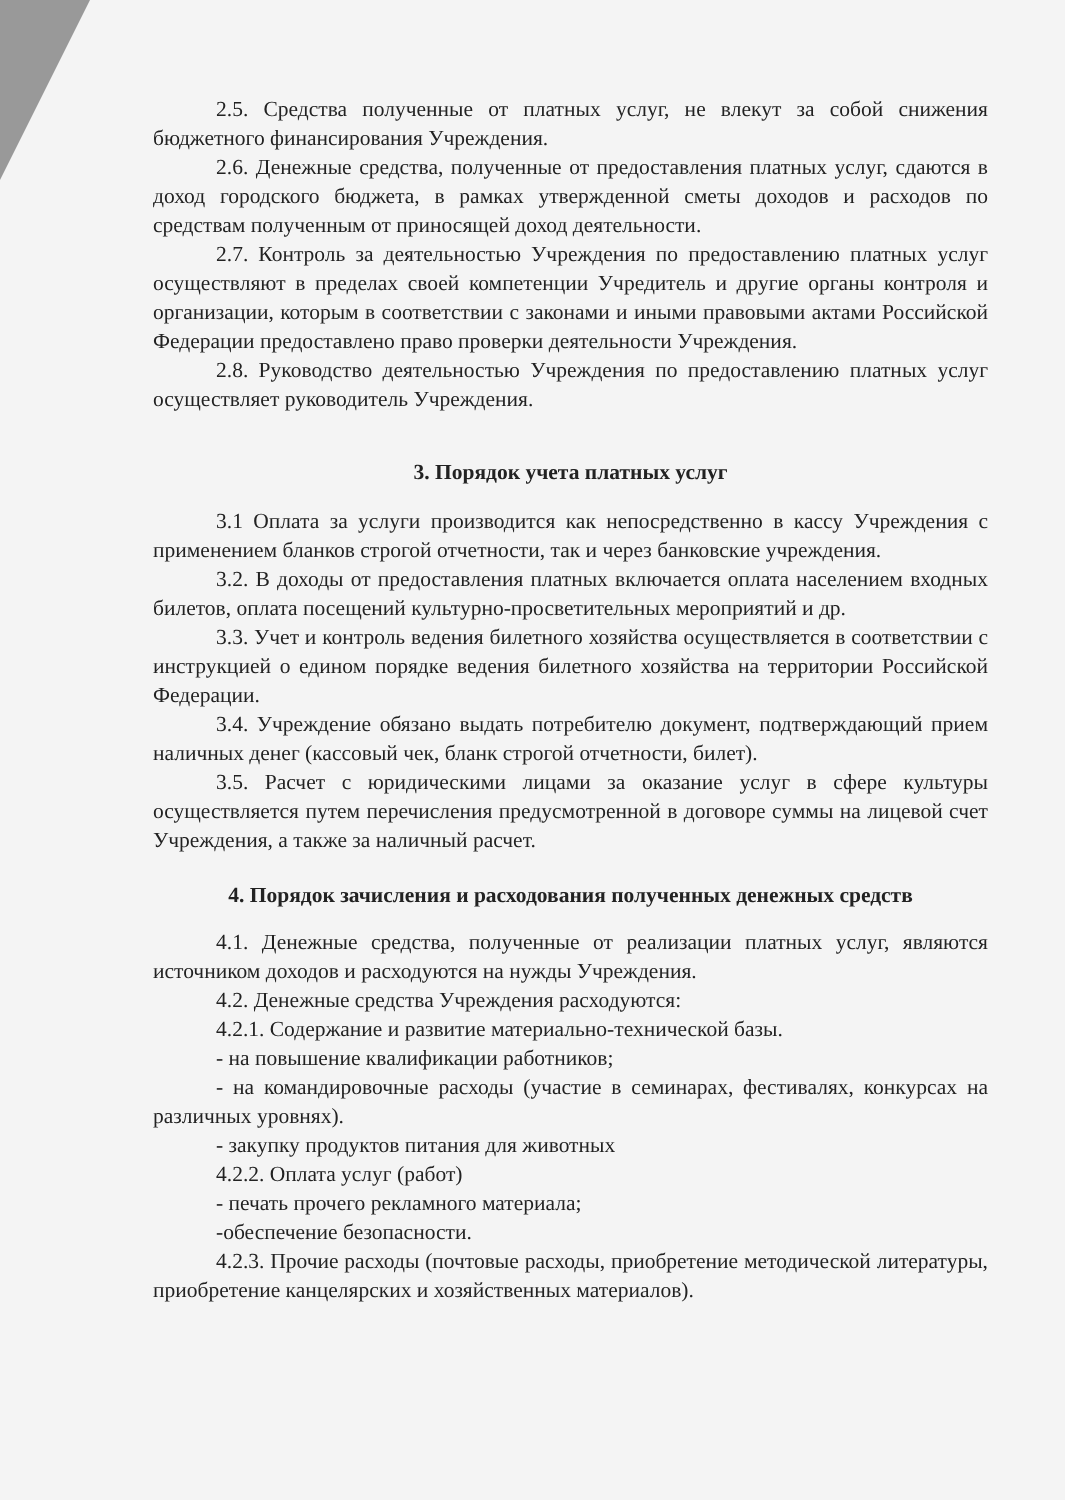2.5. Средства полученные от платных услуг, не влекут за собой снижения бюджетного финансирования Учреждения.
2.6. Денежные средства, полученные от предоставления платных услуг, сдаются в доход городского бюджета, в рамках утвержденной сметы доходов и расходов по средствам полученным от приносящей доход деятельности.
2.7. Контроль за деятельностью Учреждения по предоставлению платных услуг осуществляют в пределах своей компетенции Учредитель и другие органы контроля и организации, которым в соответствии с законами и иными правовыми актами Российской Федерации предоставлено право проверки деятельности Учреждения.
2.8. Руководство деятельностью Учреждения по предоставлению платных услуг осуществляет руководитель Учреждения.
3. Порядок учета платных услуг
3.1 Оплата за услуги производится как непосредственно в кассу Учреждения с применением бланков строгой отчетности, так и через банковские учреждения.
3.2. В доходы от предоставления платных включается оплата населением входных билетов, оплата посещений культурно-просветительных мероприятий и др.
3.3. Учет и контроль ведения билетного хозяйства осуществляется в соответствии с инструкцией о едином порядке ведения билетного хозяйства на территории Российской Федерации.
3.4. Учреждение обязано выдать потребителю документ, подтверждающий прием наличных денег (кассовый чек, бланк строгой отчетности, билет).
3.5. Расчет с юридическими лицами за оказание услуг в сфере культуры осуществляется путем перечисления предусмотренной в договоре суммы на лицевой счет Учреждения, а также за наличный расчет.
4. Порядок зачисления и расходования полученных денежных средств
4.1. Денежные средства, полученные от реализации платных услуг, являются источником доходов и расходуются на нужды Учреждения.
4.2. Денежные средства Учреждения расходуются:
4.2.1. Содержание и развитие материально-технической базы.
- на повышение квалификации работников;
- на командировочные расходы (участие в семинарах, фестивалях, конкурсах на различных уровнях).
- закупку продуктов питания для животных
4.2.2. Оплата услуг (работ)
- печать прочего рекламного материала;
-обеспечение безопасности.
4.2.3. Прочие расходы (почтовые расходы, приобретение методической литературы, приобретение канцелярских и хозяйственных материалов).